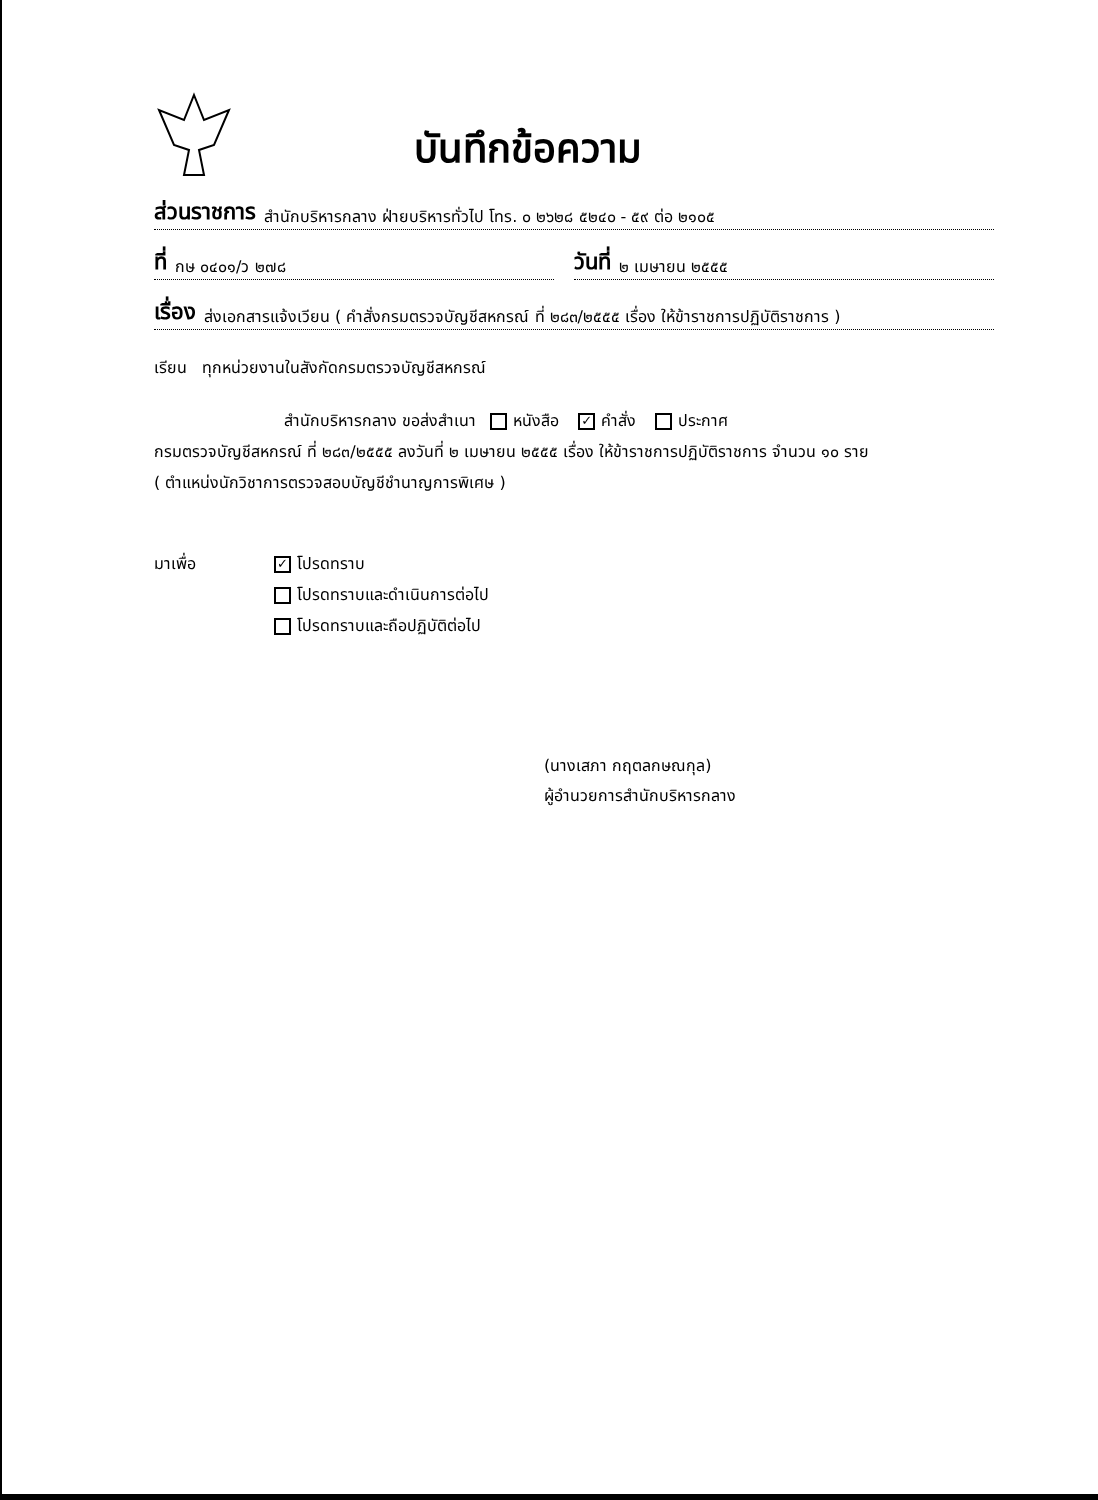บันทึกข้อความ
ส่วนราชการ สำนักบริหารกลาง ฝ่ายบริหารทั่วไป โทร. ๐ ๒๖๒๘ ๕๒๔๐ - ๕๙ ต่อ ๒๑๐๕
ที่ กษ ๐๔๐๑/ว ๒๗๘
วันที่ ๒ เมษายน ๒๕๕๕
เรื่อง ส่งเอกสารแจ้งเวียน ( คำสั่งกรมตรวจบัญชีสหกรณ์ ที่ ๒๘๓/๒๕๕๕ เรื่อง ให้ข้าราชการปฏิบัติราชการ )
เรียน ทุกหน่วยงานในสังกัดกรมตรวจบัญชีสหกรณ์
สำนักบริหารกลาง ขอส่งสำเนา หนังสือ ✓ คำสั่ง ประกาศ
กรมตรวจบัญชีสหกรณ์ ที่ ๒๘๓/๒๕๕๕ ลงวันที่ ๒ เมษายน ๒๕๕๕ เรื่อง ให้ข้าราชการปฏิบัติราชการ จำนวน ๑๐ ราย
( ตำแหน่งนักวิชาการตรวจสอบบัญชีชำนาญการพิเศษ )
มาเพื่อ
✓ โปรดทราบ
โปรดทราบและดำเนินการต่อไป
โปรดทราบและถือปฏิบัติต่อไป
(นางเสภา กฤตลกษณกุล)
ผู้อำนวยการสำนักบริหารกลาง